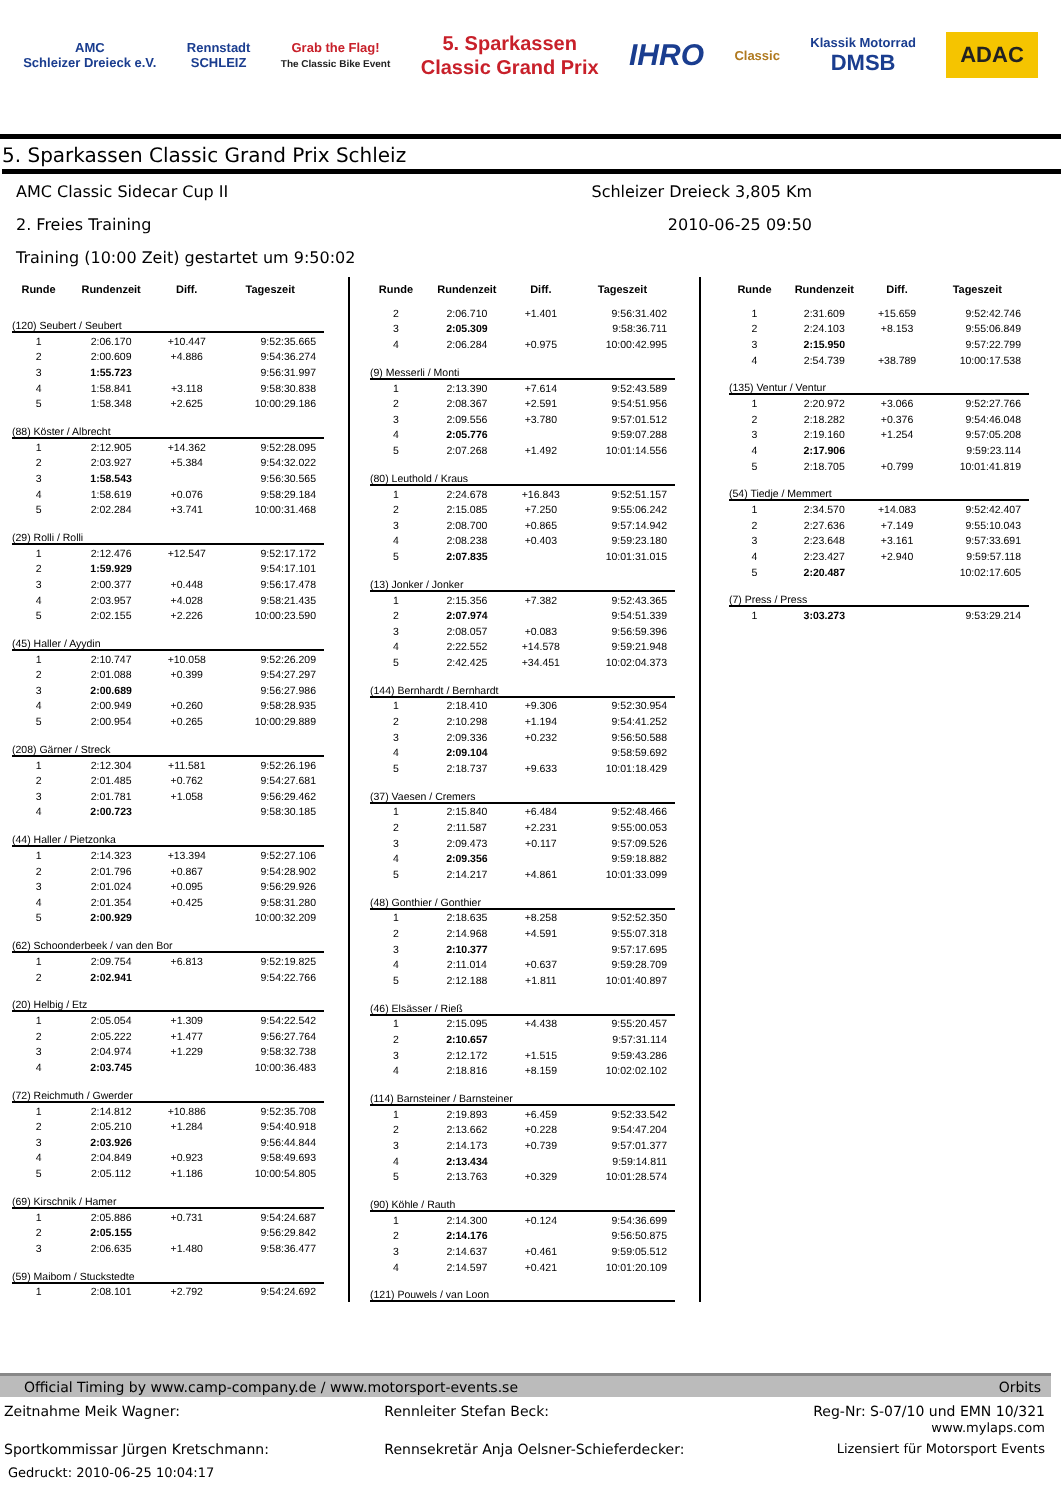AMC
Schleizer Dreieck e.V.
Rennstadt
SCHLEIZ
Grab the Flag!
The Classic Bike Event
5. Sparkassen
Classic Grand Prix
IHRO
Classic
Klassik Motorrad
DMSB
ADAC
5. Sparkassen Classic Grand Prix Schleiz
AMC Classic Sidecar Cup II Schleizer Dreieck 3,805 Km
2. Freies Training 2010-06-25 09:50
Training (10:00 Zeit) gestartet um 9:50:02
| Runde | Rundenzeit | Diff. | Tageszeit |
| --- | --- | --- | --- |
| (120) Seubert / Seubert | | | |
| 1 | 2:06.170 | +10.447 | 9:52:35.665 |
| 2 | 2:00.609 | +4.886 | 9:54:36.274 |
| 3 | 1:55.723 | | 9:56:31.997 |
| 4 | 1:58.841 | +3.118 | 9:58:30.838 |
| 5 | 1:58.348 | +2.625 | 10:00:29.186 |
| (88) Köster / Albrecht | | | |
| 1 | 2:12.905 | +14.362 | 9:52:28.095 |
| 2 | 2:03.927 | +5.384 | 9:54:32.022 |
| 3 | 1:58.543 | | 9:56:30.565 |
| 4 | 1:58.619 | +0.076 | 9:58:29.184 |
| 5 | 2:02.284 | +3.741 | 10:00:31.468 |
| (29) Rolli / Rolli | | | |
| 1 | 2:12.476 | +12.547 | 9:52:17.172 |
| 2 | 1:59.929 | | 9:54:17.101 |
| 3 | 2:00.377 | +0.448 | 9:56:17.478 |
| 4 | 2:03.957 | +4.028 | 9:58:21.435 |
| 5 | 2:02.155 | +2.226 | 10:00:23.590 |
| (45) Haller / Ayydin | | | |
| 1 | 2:10.747 | +10.058 | 9:52:26.209 |
| 2 | 2:01.088 | +0.399 | 9:54:27.297 |
| 3 | 2:00.689 | | 9:56:27.986 |
| 4 | 2:00.949 | +0.260 | 9:58:28.935 |
| 5 | 2:00.954 | +0.265 | 10:00:29.889 |
| (208) Gärner / Streck | | | |
| 1 | 2:12.304 | +11.581 | 9:52:26.196 |
| 2 | 2:01.485 | +0.762 | 9:54:27.681 |
| 3 | 2:01.781 | +1.058 | 9:56:29.462 |
| 4 | 2:00.723 | | 9:58:30.185 |
| (44) Haller / Pietzonka | | | |
| 1 | 2:14.323 | +13.394 | 9:52:27.106 |
| 2 | 2:01.796 | +0.867 | 9:54:28.902 |
| 3 | 2:01.024 | +0.095 | 9:56:29.926 |
| 4 | 2:01.354 | +0.425 | 9:58:31.280 |
| 5 | 2:00.929 | | 10:00:32.209 |
| (62) Schoonderbeek / van den Bor | | | |
| 1 | 2:09.754 | +6.813 | 9:52:19.825 |
| 2 | 2:02.941 | | 9:54:22.766 |
| (20) Helbig / Etz | | | |
| 1 | 2:05.054 | +1.309 | 9:54:22.542 |
| 2 | 2:05.222 | +1.477 | 9:56:27.764 |
| 3 | 2:04.974 | +1.229 | 9:58:32.738 |
| 4 | 2:03.745 | | 10:00:36.483 |
| (72) Reichmuth / Gwerder | | | |
| 1 | 2:14.812 | +10.886 | 9:52:35.708 |
| 2 | 2:05.210 | +1.284 | 9:54:40.918 |
| 3 | 2:03.926 | | 9:56:44.844 |
| 4 | 2:04.849 | +0.923 | 9:58:49.693 |
| 5 | 2:05.112 | +1.186 | 10:00:54.805 |
| (69) Kirschnik / Hamer | | | |
| 1 | 2:05.886 | +0.731 | 9:54:24.687 |
| 2 | 2:05.155 | | 9:56:29.842 |
| 3 | 2:06.635 | +1.480 | 9:58:36.477 |
| (59) Maibom / Stuckstedte | | | |
| 1 | 2:08.101 | +2.792 | 9:54:24.692 |
| Runde | Rundenzeit | Diff. | Tageszeit |
| --- | --- | --- | --- |
| 2 | 2:06.710 | +1.401 | 9:56:31.402 |
| 3 | 2:05.309 | | 9:58:36.711 |
| 4 | 2:06.284 | +0.975 | 10:00:42.995 |
| (9) Messerli / Monti | | | |
| 1 | 2:13.390 | +7.614 | 9:52:43.589 |
| 2 | 2:08.367 | +2.591 | 9:54:51.956 |
| 3 | 2:09.556 | +3.780 | 9:57:01.512 |
| 4 | 2:05.776 | | 9:59:07.288 |
| 5 | 2:07.268 | +1.492 | 10:01:14.556 |
| (80) Leuthold / Kraus | | | |
| 1 | 2:24.678 | +16.843 | 9:52:51.157 |
| 2 | 2:15.085 | +7.250 | 9:55:06.242 |
| 3 | 2:08.700 | +0.865 | 9:57:14.942 |
| 4 | 2:08.238 | +0.403 | 9:59:23.180 |
| 5 | 2:07.835 | | 10:01:31.015 |
| (13) Jonker / Jonker | | | |
| 1 | 2:15.356 | +7.382 | 9:52:43.365 |
| 2 | 2:07.974 | | 9:54:51.339 |
| 3 | 2:08.057 | +0.083 | 9:56:59.396 |
| 4 | 2:22.552 | +14.578 | 9:59:21.948 |
| 5 | 2:42.425 | +34.451 | 10:02:04.373 |
| (144) Bernhardt / Bernhardt | | | |
| 1 | 2:18.410 | +9.306 | 9:52:30.954 |
| 2 | 2:10.298 | +1.194 | 9:54:41.252 |
| 3 | 2:09.336 | +0.232 | 9:56:50.588 |
| 4 | 2:09.104 | | 9:58:59.692 |
| 5 | 2:18.737 | +9.633 | 10:01:18.429 |
| (37) Vaesen / Cremers | | | |
| 1 | 2:15.840 | +6.484 | 9:52:48.466 |
| 2 | 2:11.587 | +2.231 | 9:55:00.053 |
| 3 | 2:09.473 | +0.117 | 9:57:09.526 |
| 4 | 2:09.356 | | 9:59:18.882 |
| 5 | 2:14.217 | +4.861 | 10:01:33.099 |
| (48) Gonthier / Gonthier | | | |
| 1 | 2:18.635 | +8.258 | 9:52:52.350 |
| 2 | 2:14.968 | +4.591 | 9:55:07.318 |
| 3 | 2:10.377 | | 9:57:17.695 |
| 4 | 2:11.014 | +0.637 | 9:59:28.709 |
| 5 | 2:12.188 | +1.811 | 10:01:40.897 |
| (46) Elsässer / Rieß | | | |
| 1 | 2:15.095 | +4.438 | 9:55:20.457 |
| 2 | 2:10.657 | | 9:57:31.114 |
| 3 | 2:12.172 | +1.515 | 9:59:43.286 |
| 4 | 2:18.816 | +8.159 | 10:02:02.102 |
| (114) Barnsteiner / Barnsteiner | | | |
| 1 | 2:19.893 | +6.459 | 9:52:33.542 |
| 2 | 2:13.662 | +0.228 | 9:54:47.204 |
| 3 | 2:14.173 | +0.739 | 9:57:01.377 |
| 4 | 2:13.434 | | 9:59:14.811 |
| 5 | 2:13.763 | +0.329 | 10:01:28.574 |
| (90) Köhle / Rauth | | | |
| 1 | 2:14.300 | +0.124 | 9:54:36.699 |
| 2 | 2:14.176 | | 9:56:50.875 |
| 3 | 2:14.637 | +0.461 | 9:59:05.512 |
| 4 | 2:14.597 | +0.421 | 10:01:20.109 |
| (121) Pouwels / van Loon | | | |
| Runde | Rundenzeit | Diff. | Tageszeit |
| --- | --- | --- | --- |
| 1 | 2:31.609 | +15.659 | 9:52:42.746 |
| 2 | 2:24.103 | +8.153 | 9:55:06.849 |
| 3 | 2:15.950 | | 9:57:22.799 |
| 4 | 2:54.739 | +38.789 | 10:00:17.538 |
| (135) Ventur / Ventur | | | |
| 1 | 2:20.972 | +3.066 | 9:52:27.766 |
| 2 | 2:18.282 | +0.376 | 9:54:46.048 |
| 3 | 2:19.160 | +1.254 | 9:57:05.208 |
| 4 | 2:17.906 | | 9:59:23.114 |
| 5 | 2:18.705 | +0.799 | 10:01:41.819 |
| (54) Tiedje / Memmert | | | |
| 1 | 2:34.570 | +14.083 | 9:52:42.407 |
| 2 | 2:27.636 | +7.149 | 9:55:10.043 |
| 3 | 2:23.648 | +3.161 | 9:57:33.691 |
| 4 | 2:23.427 | +2.940 | 9:59:57.118 |
| 5 | 2:20.487 | | 10:02:17.605 |
| (7) Press / Press | | | |
| 1 | 3:03.273 | | 9:53:29.214 |
Official Timing by www.camp-company.de / www.motorsport-events.se Orbits
Zeitnahme Meik Wagner: Rennleiter Stefan Beck: Reg-Nr: S-07/10 und EMN 10/321
www.mylaps.com
Sportkommissar Jürgen Kretschmann:
Rennsekretär Anja Oelsner-Schieferdecker:
Lizensiert für Motorsport Events
Gedruckt: 2010-06-25 10:04:17